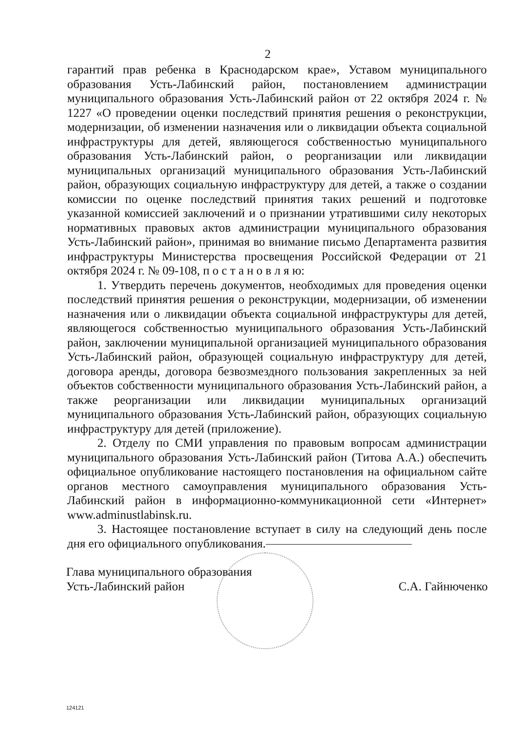2
гарантий прав ребенка в Краснодарском крае», Уставом муниципального образования Усть-Лабинский район, постановлением администрации муниципального образования Усть-Лабинский район от 22 октября 2024 г. № 1227 «О проведении оценки последствий принятия решения о реконструкции, модернизации, об изменении назначения или о ликвидации объекта социальной инфраструктуры для детей, являющегося собственностью муниципального образования Усть-Лабинский район, о реорганизации или ликвидации муниципальных организаций муниципального образования Усть-Лабинский район, образующих социальную инфраструктуру для детей, а также о создании комиссии по оценке последствий принятия таких решений и подготовке указанной комиссией заключений и о признании утратившими силу некоторых нормативных правовых актов администрации муниципального образования Усть-Лабинский район», принимая во внимание письмо Департамента развития инфраструктуры Министерства просвещения Российской Федерации от 21 октября 2024 г. № 09-108, п о с т а н о в л я ю:
1. Утвердить перечень документов, необходимых для проведения оценки последствий принятия решения о реконструкции, модернизации, об изменении назначения или о ликвидации объекта социальной инфраструктуры для детей, являющегося собственностью муниципального образования Усть-Лабинский район, заключении муниципальной организацией муниципального образования Усть-Лабинский район, образующей социальную инфраструктуру для детей, договора аренды, договора безвозмездного пользования закрепленных за ней объектов собственности муниципального образования Усть-Лабинский район, а также реорганизации или ликвидации муниципальных организаций муниципального образования Усть-Лабинский район, образующих социальную инфраструктуру для детей (приложение).
2. Отделу по СМИ управления по правовым вопросам администрации муниципального образования Усть-Лабинский район (Титова А.А.) обеспечить официальное опубликование настоящего постановления на официальном сайте органов местного самоуправления муниципального образования Усть-Лабинский район в информационно-коммуникационной сети «Интернет» www.adminustlabinsk.ru.
3. Настоящее постановление вступает в силу на следующий день после дня его официального опубликования.
Глава муниципального образования
Усть-Лабинский район
С.А. Гайнюченко
124121